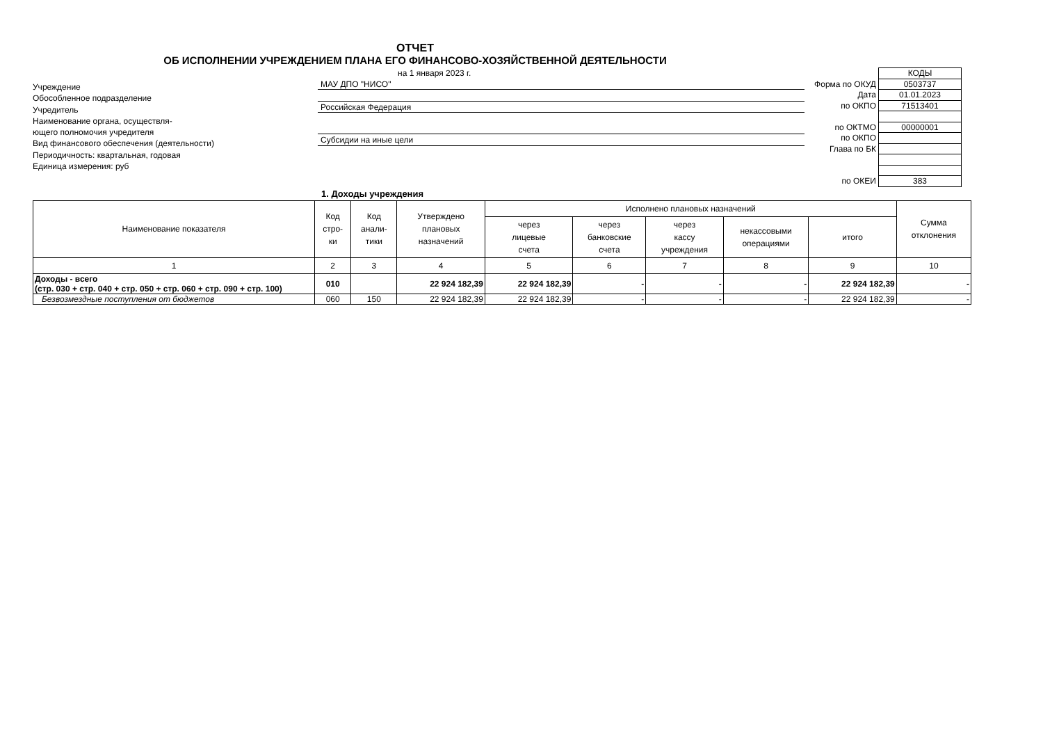ОТЧЕТ
ОБ ИСПОЛНЕНИИ УЧРЕЖДЕНИЕМ ПЛАНА ЕГО ФИНАНСОВО-ХОЗЯЙСТВЕННОЙ ДЕЯТЕЛЬНОСТИ
Учреждение
Обособленное подразделение
Учредитель
Наименование органа, осуществля-
ющего полномочия учредителя
Вид финансового обеспечения (деятельности)
Периодичность: квартальная, годовая
Единица измерения: руб
на 1 января 2023 г.
МАУ ДПО "НИСО"
Российская Федерация
Субсидии на иные цели
| | КОДЫ |
| Форма по ОКУД | 0503737 |
| Дата | 01.01.2023 |
| по ОКПО | 71513401 |
| по ОКТМО | 00000001 |
| по ОКПО | |
| Глава по БК | |
| по ОКЕИ | 383 |
1. Доходы учреждения
| Наименование показателя | Код стро- ки | Код анали- тики | Утверждено плановых назначений | Исполнено плановых назначений | | | | | Сумма отклонения |
| --- | --- | --- | --- | --- | --- | --- | --- | --- | --- |
| | | | | через лицевые счета | через банковские счета | через кассу учреждения | некассовыми операциями | итого | |
| 1 | 2 | 3 | 4 | 5 | 6 | 7 | 8 | 9 | 10 |
| Доходы - всего (стр. 030 + стр. 040 + стр. 050 + стр. 060 + стр. 090 + стр. 100) | 010 | | 22 924 182,39 | 22 924 182,39 | - | - | - | 22 924 182,39 | - |
| Безвозмездные поступления от бюджетов | 060 | 150 | 22 924 182,39 | 22 924 182,39 | - | - | - | 22 924 182,39 | - |